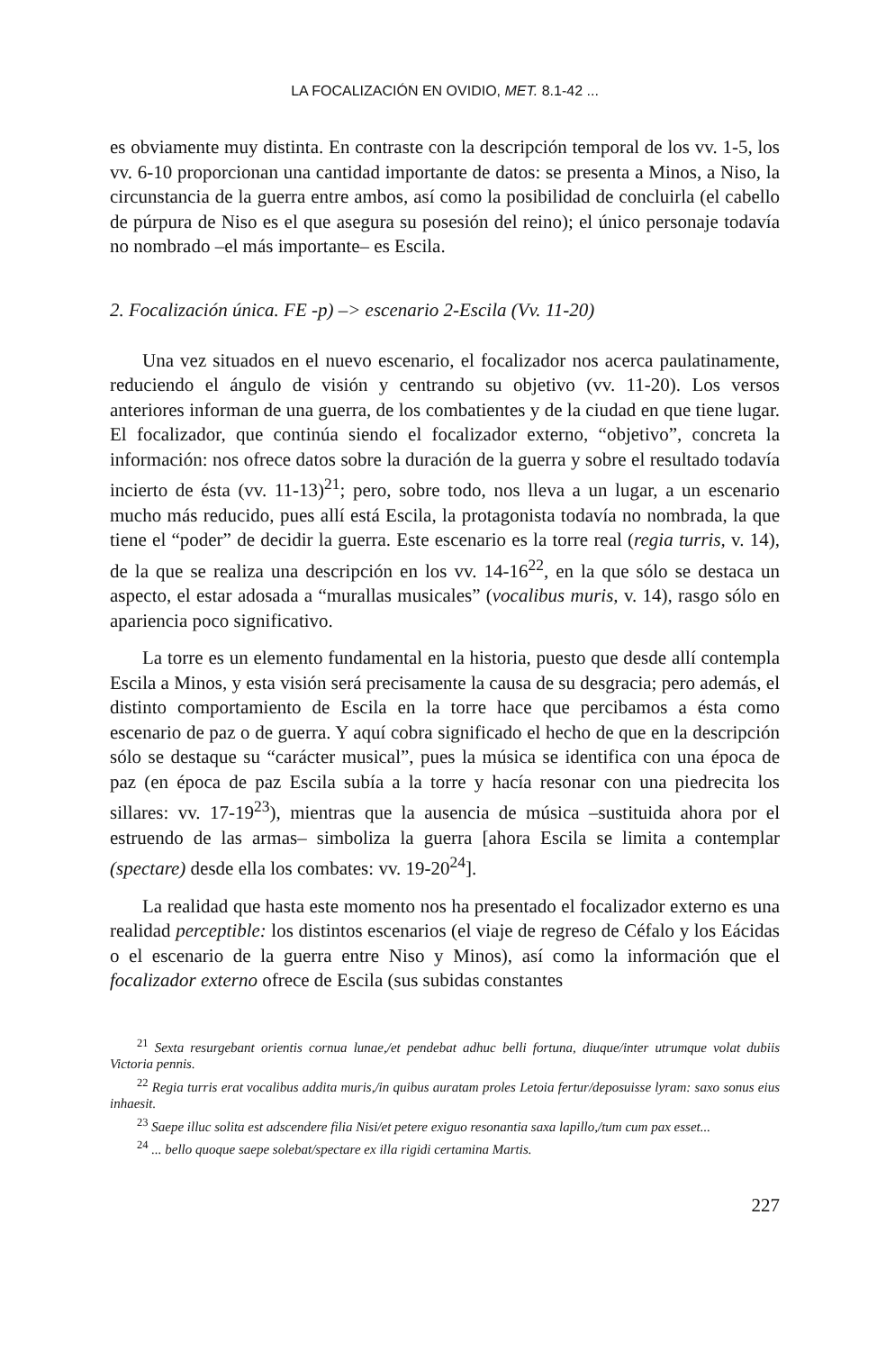LA FOCALIZACIÓN EN OVIDIO, MET. 8.1-42 ...
es obviamente muy distinta. En contraste con la descripción temporal de los vv. 1-5, los vv. 6-10 proporcionan una cantidad importante de datos: se presenta a Minos, a Niso, la circunstancia de la guerra entre ambos, así como la posibilidad de concluirla (el cabello de púrpura de Niso es el que asegura su posesión del reino); el único personaje todavía no nombrado –el más importante– es Escila.
2. Focalización única. FE -p) –> escenario 2-Escila (Vv. 11-20)
Una vez situados en el nuevo escenario, el focalizador nos acerca paulatinamente, reduciendo el ángulo de visión y centrando su objetivo (vv. 11-20). Los versos anteriores informan de una guerra, de los combatientes y de la ciudad en que tiene lugar. El focalizador, que continúa siendo el focalizador externo, “objetivo”, concreta la información: nos ofrece datos sobre la duración de la guerra y sobre el resultado todavía incierto de ésta (vv. 11-13)<sup>21</sup>; pero, sobre todo, nos lleva a un lugar, a un escenario mucho más reducido, pues allí está Escila, la protagonista todavía no nombrada, la que tiene el “poder” de decidir la guerra. Este escenario es la torre real (regia turris, v. 14), de la que se realiza una descripción en los vv. 14-16<sup>22</sup>, en la que sólo se destaca un aspecto, el estar adosada a “murallas musicales” (vocalibus muris, v. 14), rasgo sólo en apariencia poco significativo.
La torre es un elemento fundamental en la historia, puesto que desde allí contempla Escila a Minos, y esta visión será precisamente la causa de su desgracia; pero además, el distinto comportamiento de Escila en la torre hace que percibamos a ésta como escenario de paz o de guerra. Y aquí cobra significado el hecho de que en la descripción sólo se destaque su “carácter musical”, pues la música se identifica con una época de paz (en época de paz Escila subía a la torre y hacía resonar con una piedrecita los sillares: vv. 17-19<sup>23</sup>), mientras que la ausencia de música –sustituida ahora por el estruendo de las armas– simboliza la guerra [ahora Escila se limita a contemplar (spectare) desde ella los combates: vv. 19-20<sup>24</sup>].
La realidad que hasta este momento nos ha presentado el focalizador externo es una realidad perceptible: los distintos escenarios (el viaje de regreso de Céfalo y los Eácidas o el escenario de la guerra entre Niso y Minos), así como la información que el focalizador externo ofrece de Escila (sus subidas constantes
  <sup>21</sup> Sexta resurgebant orientis cornua lunae,/et pendebat adhuc belli fortuna, diuque/inter utrumque volat dubiis Victoria pennis.
  <sup>22</sup> Regia turris erat vocalibus addita muris,/in quibus auratam proles Letoia fertur/deposuisse lyram: saxo sonus eius inhaesit.
  <sup>23</sup> Saepe illuc solita est adscendere filia Nisi/et petere exiguo resonantia saxa lapillo,/tum cum pax esset...
  <sup>24</sup> ... bello quoque saepe solebat/spectare ex illa rigidi certamina Martis.
227